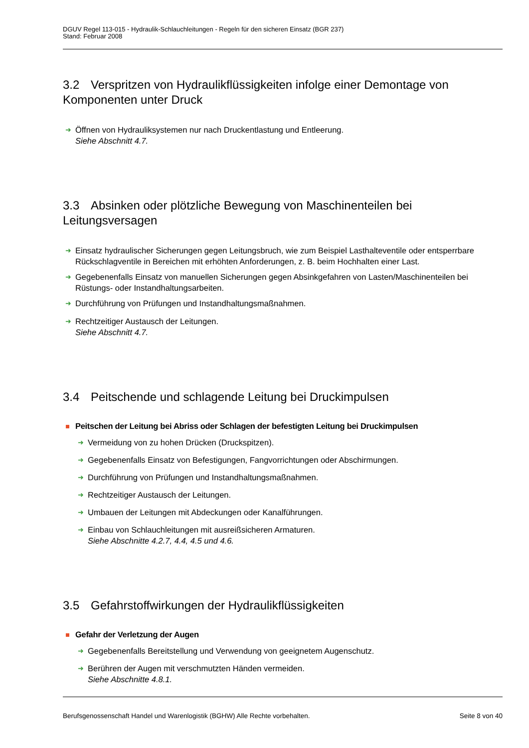DGUV Regel 113-015 - Hydraulik-Schlauchleitungen - Regeln für den sicheren Einsatz (BGR 237)
Stand: Februar 2008
3.2 Verspritzen von Hydraulikflüssigkeiten infolge einer Demontage von Komponenten unter Druck
➜ Öffnen von Hydrauliksystemen nur nach Druckentlastung und Entleerung.
Siehe Abschnitt 4.7.
3.3 Absinken oder plötzliche Bewegung von Maschinenteilen bei Leitungsversagen
➜ Einsatz hydraulischer Sicherungen gegen Leitungsbruch, wie zum Beispiel Lasthalteventile oder entsperrbare Rückschlagventile in Bereichen mit erhöhten Anforderungen, z. B. beim Hochhalten einer Last.
➜ Gegebenenfalls Einsatz von manuellen Sicherungen gegen Absinkgefahren von Lasten/Maschinenteilen bei Rüstungs- oder Instandhaltungsarbeiten.
➜ Durchführung von Prüfungen und Instandhaltungsmaßnahmen.
➜ Rechtzeitiger Austausch der Leitungen.
Siehe Abschnitt 4.7.
3.4 Peitschende und schlagende Leitung bei Druckimpulsen
Peitschen der Leitung bei Abriss oder Schlagen der befestigten Leitung bei Druckimpulsen
➜ Vermeidung von zu hohen Drücken (Druckspitzen).
➜ Gegebenenfalls Einsatz von Befestigungen, Fangvorrichtungen oder Abschirmungen.
➜ Durchführung von Prüfungen und Instandhaltungsmaßnahmen.
➜ Rechtzeitiger Austausch der Leitungen.
➜ Umbauen der Leitungen mit Abdeckungen oder Kanalführungen.
➜ Einbau von Schlauchleitungen mit ausreißsicheren Armaturen.
Siehe Abschnitte 4.2.7, 4.4, 4.5 und 4.6.
3.5 Gefahrstoffwirkungen der Hydraulikflüssigkeiten
Gefahr der Verletzung der Augen
➜ Gegebenenfalls Bereitstellung und Verwendung von geeignetem Augenschutz.
➜ Berühren der Augen mit verschmutzten Händen vermeiden.
Siehe Abschnitte 4.8.1.
Berufsgenossenschaft Handel und Warenlogistik (BGHW) Alle Rechte vorbehalten. Seite 8 von 40